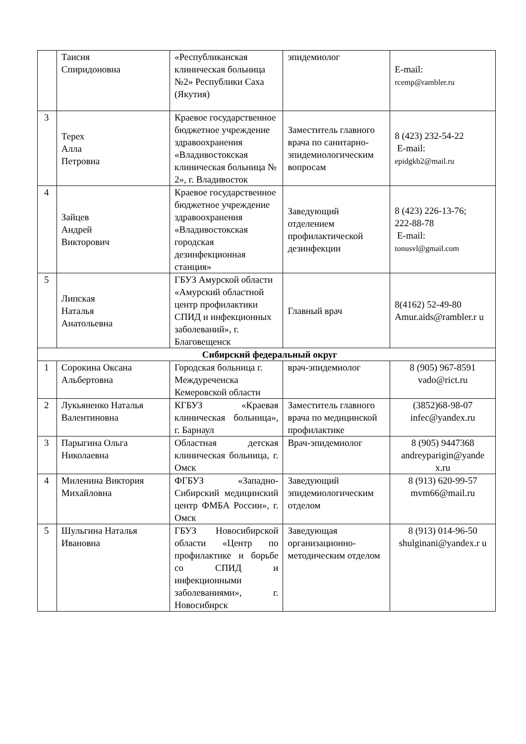| | Таисия Спиридоновна | «Республиканская клиническая больница №2» Республики Саха (Якутия) | эпидемиолог | E-mail: rcemp@rambler.ru |
| 3 | Терех Алла Петровна | Краевое государственное бюджетное учреждение здравоохранения «Владивостокская клиническая больница № 2», г. Владивосток | Заместитель главного врача по санитарно-эпидемиологическим вопросам | 8 (423) 232-54-22 E-mail: epidgkb2@mail.ru |
| 4 | Зайцев Андрей Викторович | Краевое государственное бюджетное учреждение здравоохранения «Владивостокская городская дезинфекционная станция» | Заведующий отделением профилактической дезинфекции | 8 (423) 226-13-76; 222-88-78 E-mail: tonusvl@gmail.com |
| 5 | Липская Наталья Анатольевна | ГБУЗ Амурской области «Амурский областной центр профилактики СПИД и инфекционных заболеваний», г. Благовещенск | Главный врач | 8(4162) 52-49-80 Amur.aids@rambler.r u |
| Сибирский федеральный округ | | | | |
| 1 | Сорокина Оксана Альбертовна | Городская больница г. Междуреченска Кемеровской области | врач-эпидемиолог | 8 (905) 967-8591 vado@rict.ru |
| 2 | Лукьяненко Наталья Валентиновна | КГБУЗ «Краевая клиническая больница», г. Барнаул | Заместитель главного врача по медицинской профилактике | (3852)68-98-07 infec@yandex.ru |
| 3 | Парыгина Ольга Николаевна | Областная детская клиническая больница, г. Омск | Врач-эпидемиолог | 8 (905) 9447368 andreyparigin@yande x.ru |
| 4 | Миленина Виктория Михайловна | ФГБУЗ «Западно-Сибирский медицинский центр ФМБА России», г. Омск | Заведующий эпидемиологическим отделом | 8 (913) 620-99-57 mvm66@mail.ru |
| 5 | Шульгина Наталья Ивановна | ГБУЗ Новосибирской области «Центр по профилактике и борьбе со СПИД и инфекционными заболеваниями», г. Новосибирск | Заведующая организационно-методическим отделом | 8 (913) 014-96-50 shulginani@yandex.r u |